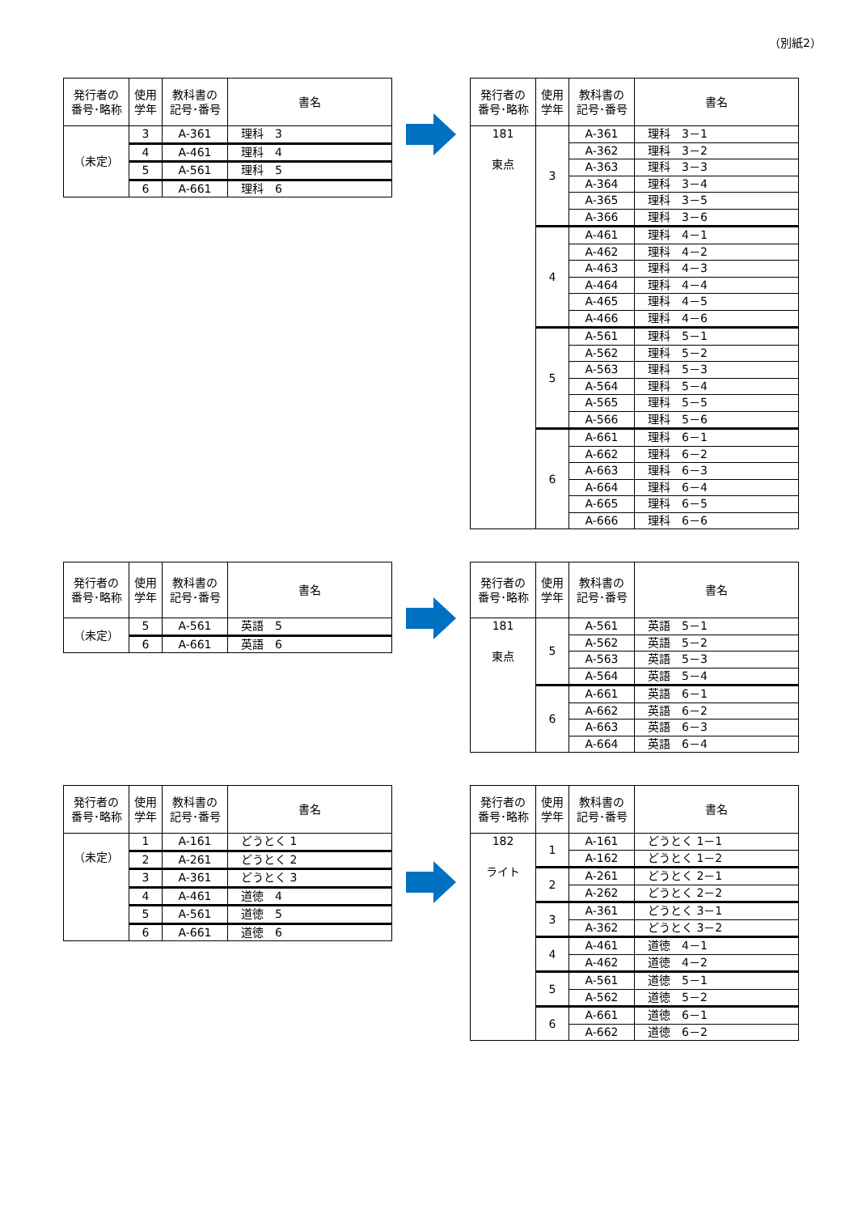（別紙2）
| 発行者の 番号･略称 | 使用 学年 | 教科書の 記号･番号 | 書名 |
| --- | --- | --- | --- |
| （未定） | 3 | A-361 | 理科 3 |
| | 4 | A-461 | 理科 4 |
| | 5 | A-561 | 理科 5 |
| | 6 | A-661 | 理科 6 |
| 発行者の 番号･略称 | 使用 学年 | 教科書の 記号･番号 | 書名 |
| --- | --- | --- | --- |
| 181 東点 | 3 | A-361 | 理科 3－1 |
| | | A-362 | 理科 3－2 |
| | | A-363 | 理科 3－3 |
| | | A-364 | 理科 3－4 |
| | | A-365 | 理科 3－5 |
| | | A-366 | 理科 3－6 |
| | 4 | A-461 | 理科 4－1 |
| | | A-462 | 理科 4－2 |
| | | A-463 | 理科 4－3 |
| | | A-464 | 理科 4－4 |
| | | A-465 | 理科 4－5 |
| | | A-466 | 理科 4－6 |
| | 5 | A-561 | 理科 5－1 |
| | | A-562 | 理科 5－2 |
| | | A-563 | 理科 5－3 |
| | | A-564 | 理科 5－4 |
| | | A-565 | 理科 5－5 |
| | | A-566 | 理科 5－6 |
| | 6 | A-661 | 理科 6－1 |
| | | A-662 | 理科 6－2 |
| | | A-663 | 理科 6－3 |
| | | A-664 | 理科 6－4 |
| | | A-665 | 理科 6－5 |
| | | A-666 | 理科 6－6 |
| 発行者の 番号･略称 | 使用 学年 | 教科書の 記号･番号 | 書名 |
| --- | --- | --- | --- |
| （未定） | 5 | A-561 | 英語 5 |
| | 6 | A-661 | 英語 6 |
| 発行者の 番号･略称 | 使用 学年 | 教科書の 記号･番号 | 書名 |
| --- | --- | --- | --- |
| 181 東点 | 5 | A-561 | 英語 5－1 |
| | | A-562 | 英語 5－2 |
| | | A-563 | 英語 5－3 |
| | | A-564 | 英語 5－4 |
| | 6 | A-661 | 英語 6－1 |
| | | A-662 | 英語 6－2 |
| | | A-663 | 英語 6－3 |
| | | A-664 | 英語 6－4 |
| 発行者の 番号･略称 | 使用 学年 | 教科書の 記号･番号 | 書名 |
| --- | --- | --- | --- |
| （未定） | 1 | A-161 | どうとく 1 |
| | 2 | A-261 | どうとく 2 |
| | 3 | A-361 | どうとく 3 |
| | 4 | A-461 | 道徳 4 |
| | 5 | A-561 | 道徳 5 |
| | 6 | A-661 | 道徳 6 |
| 発行者の 番号･略称 | 使用 学年 | 教科書の 記号･番号 | 書名 |
| --- | --- | --- | --- |
| 182 ライト | 1 | A-161 | どうとく 1－1 |
| | | A-162 | どうとく 1－2 |
| | 2 | A-261 | どうとく 2－1 |
| | | A-262 | どうとく 2－2 |
| | 3 | A-361 | どうとく 3－1 |
| | | A-362 | どうとく 3－2 |
| | 4 | A-461 | 道徳 4－1 |
| | | A-462 | 道徳 4－2 |
| | 5 | A-561 | 道徳 5－1 |
| | | A-562 | 道徳 5－2 |
| | 6 | A-661 | 道徳 6－1 |
| | | A-662 | 道徳 6－2 |